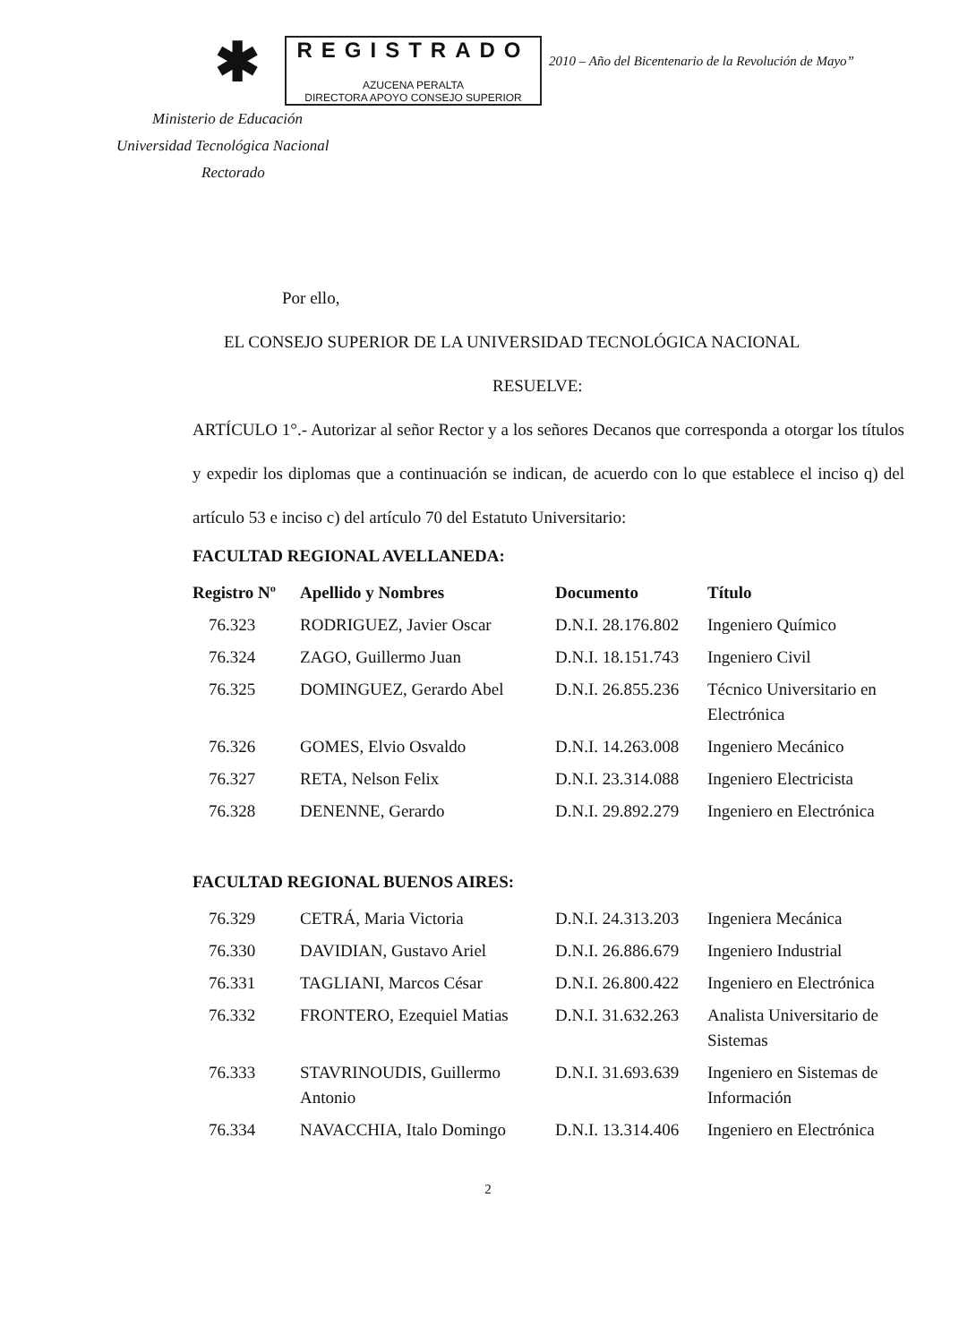✱
REGISTRADO
AZUCENA PERALTA
DIRECTORA APOYO CONSEJO SUPERIOR
2010 – Año del Bicentenario de la Revolución de Mayo”
Ministerio de Educación
Universidad Tecnológica Nacional
Rectorado
Por ello,
EL CONSEJO SUPERIOR DE LA UNIVERSIDAD TECNOLÓGICA NACIONAL
RESUELVE:
ARTÍCULO 1°.- Autorizar al señor Rector y a los señores Decanos que corresponda a otorgar los títulos y expedir los diplomas que a continuación se indican, de acuerdo con lo que establece el inciso q) del artículo 53 e inciso c) del artículo 70 del Estatuto Universitario:
FACULTAD REGIONAL AVELLANEDA:
| Registro Nº | Apellido y Nombres | Documento | Título |
| --- | --- | --- | --- |
| 76.323 | RODRIGUEZ, Javier Oscar | D.N.I. 28.176.802 | Ingeniero Químico |
| 76.324 | ZAGO, Guillermo Juan | D.N.I. 18.151.743 | Ingeniero Civil |
| 76.325 | DOMINGUEZ, Gerardo Abel | D.N.I. 26.855.236 | Técnico Universitario en Electrónica |
| 76.326 | GOMES, Elvio Osvaldo | D.N.I. 14.263.008 | Ingeniero Mecánico |
| 76.327 | RETA, Nelson Felix | D.N.I. 23.314.088 | Ingeniero Electricista |
| 76.328 | DENENNE, Gerardo | D.N.I. 29.892.279 | Ingeniero en Electrónica |
FACULTAD REGIONAL BUENOS AIRES:
| 76.329 | CETRÁ, Maria Victoria | D.N.I. 24.313.203 | Ingeniera Mecánica |
| 76.330 | DAVIDIAN, Gustavo Ariel | D.N.I. 26.886.679 | Ingeniero Industrial |
| 76.331 | TAGLIANI, Marcos César | D.N.I. 26.800.422 | Ingeniero en Electrónica |
| 76.332 | FRONTERO, Ezequiel Matias | D.N.I. 31.632.263 | Analista Universitario de Sistemas |
| 76.333 | STAVRINOUDIS, Guillermo Antonio | D.N.I. 31.693.639 | Ingeniero en Sistemas de Información |
| 76.334 | NAVACCHIA, Italo Domingo | D.N.I. 13.314.406 | Ingeniero en Electrónica |
2